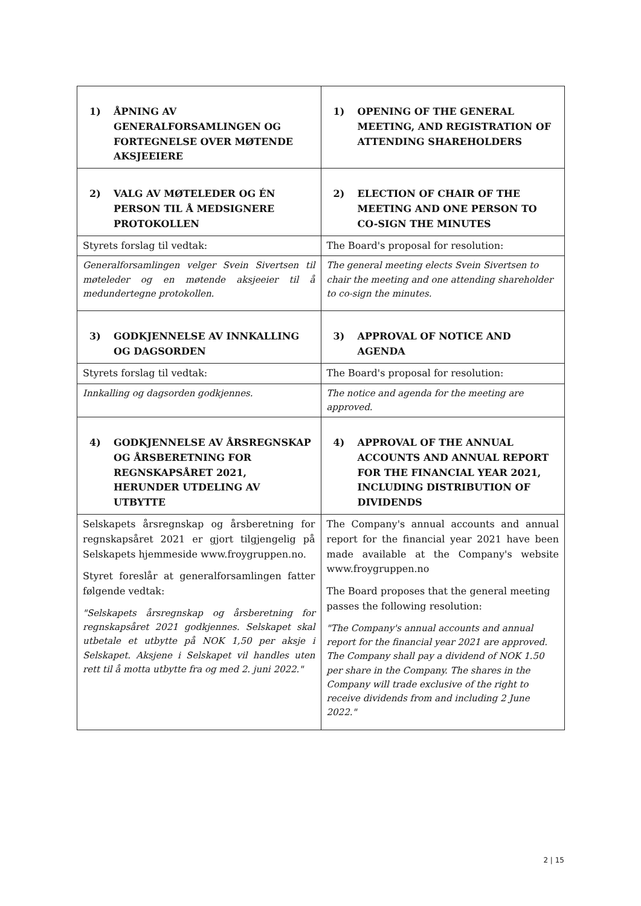| 1) ÅPNING AV GENERALFORSAMLINGEN OG FORTEGNELSE OVER MØTENDE AKSJEEIERE | 1) OPENING OF THE GENERAL MEETING, AND REGISTRATION OF ATTENDING SHAREHOLDERS |
| 2) VALG AV MØTELEDER OG ÉN PERSON TIL Å MEDSIGNERE PROTOKOLLEN | 2) ELECTION OF CHAIR OF THE MEETING AND ONE PERSON TO CO-SIGN THE MINUTES |
| Styrets forslag til vedtak: | The Board's proposal for resolution: |
| Generalforsamlingen velger Svein Sivertsen til møteleder og en møtende aksjeeier til å medundertegne protokollen. | The general meeting elects Svein Sivertsen to chair the meeting and one attending shareholder to co-sign the minutes. |
| 3) GODKJENNELSE AV INNKALLING OG DAGSORDEN | 3) APPROVAL OF NOTICE AND AGENDA |
| Styrets forslag til vedtak: | The Board's proposal for resolution: |
| Innkalling og dagsorden godkjennes. | The notice and agenda for the meeting are approved. |
| 4) GODKJENNELSE AV ÅRSREGNSKAP OG ÅRSBERETNING FOR REGNSKAPSÅRET 2021, HERUNDER UTDELING AV UTBYTTE | 4) APPROVAL OF THE ANNUAL ACCOUNTS AND ANNUAL REPORT FOR THE FINANCIAL YEAR 2021, INCLUDING DISTRIBUTION OF DIVIDENDS |
| Selskapets årsregnskap og årsberetning for regnskapsåret 2021 er gjort tilgjengelig på Selskapets hjemmeside www.froygruppen.no. Styret foreslår at generalforsamlingen fatter følgende vedtak: "Selskapets årsregnskap og årsberetning for regnskapsåret 2021 godkjennes. Selskapet skal utbetale et utbytte på NOK 1,50 per aksje i Selskapet. Aksjene i Selskapet vil handles uten rett til å motta utbytte fra og med 2. juni 2022." | The Company's annual accounts and annual report for the financial year 2021 have been made available at the Company's website www.froygruppen.no The Board proposes that the general meeting passes the following resolution: "The Company's annual accounts and annual report for the financial year 2021 are approved. The Company shall pay a dividend of NOK 1.50 per share in the Company. The shares in the Company will trade exclusive of the right to receive dividends from and including 2 June 2022." |
2 | 15